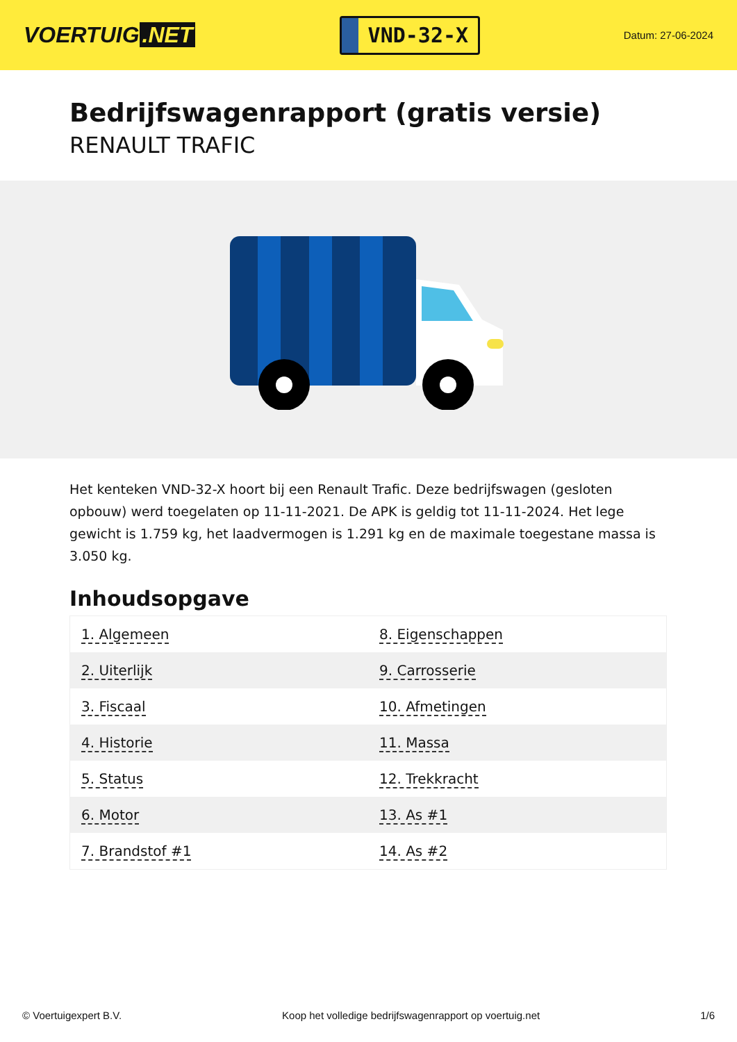VOERTUIG.NET
VND-32-X
Datum: 27-06-2024
Bedrijfswagenrapport (gratis versie)
RENAULT TRAFIC
Het kenteken VND-32-X hoort bij een Renault Trafic. Deze bedrijfswagen (gesloten opbouw) werd toegelaten op 11-11-2021. De APK is geldig tot 11-11-2024. Het lege gewicht is 1.759 kg, het laadvermogen is 1.291 kg en de maximale toegestane massa is 3.050 kg.
Inhoudsopgave
| 1. Algemeen | 8. Eigenschappen |
| 2. Uiterlijk | 9. Carrosserie |
| 3. Fiscaal | 10. Afmetingen |
| 4. Historie | 11. Massa |
| 5. Status | 12. Trekkracht |
| 6. Motor | 13. As #1 |
| 7. Brandstof #1 | 14. As #2 |
© Voertuigexpert B.V. Koop het volledige bedrijfswagenrapport op voertuig.net 1/6